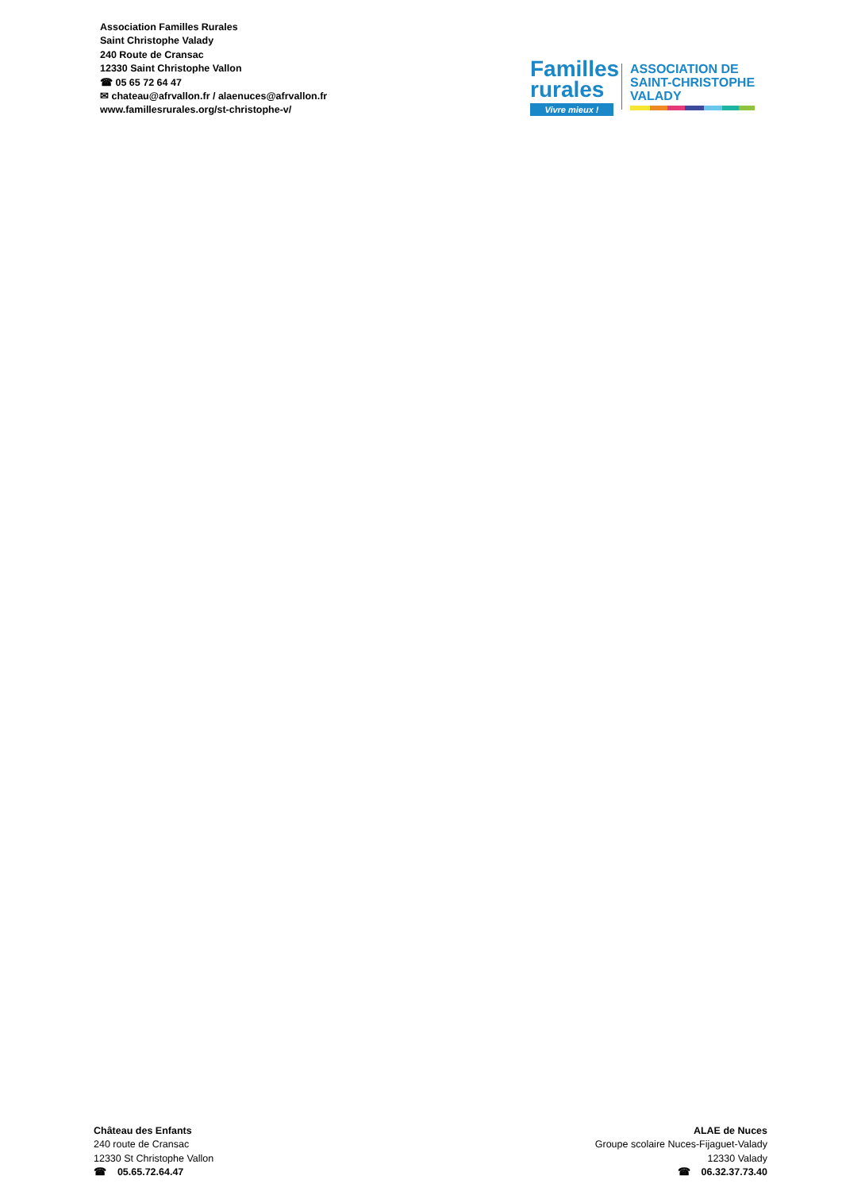Association Familles Rurales
Saint Christophe Valady
240 Route de Cransac
12330 Saint Christophe Vallon
☎ 05 65 72 64 47
✉ chateau@afrvallon.fr / alaenuces@afrvallon.fr
www.famillesrurales.org/st-christophe-v/
Familles
rurales
Vivre mieux !
ASSOCIATION DE
SAINT-CHRISTOPHE
VALADY
Château des Enfants
240 route de Cransac
12330 St Christophe Vallon
☎ 05.65.72.64.47
ALAE de Nuces
Groupe scolaire Nuces-Fijaguet-Valady
12330 Valady
☎ 06.32.37.73.40